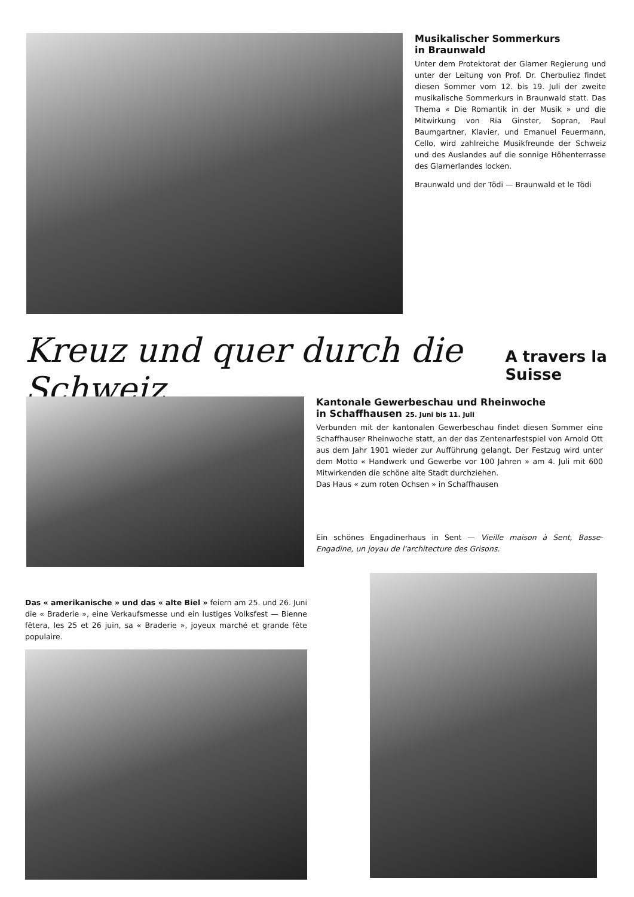Musikalischer Sommerkurs
in Braunwald
Unter dem Protektorat der Glarner Regierung und unter der Leitung von Prof. Dr. Cherbuliez findet diesen Sommer vom 12. bis 19. Juli der zweite musikalische Sommerkurs in Braunwald statt. Das Thema « Die Romantik in der Musik » und die Mitwirkung von Ria Ginster, Sopran, Paul Baumgartner, Klavier, und Emanuel Feuermann, Cello, wird zahlreiche Musikfreunde der Schweiz und des Auslandes auf die sonnige Höhenterrasse des Glarnerlandes locken.
Braunwald und der Tödi — Braunwald et le Tödi
Kreuz und quer durch die Schweiz A travers la Suisse
Kantonale Gewerbeschau und Rheinwoche
in Schaffhausen 25. Juni bis 11. Juli
Verbunden mit der kantonalen Gewerbeschau findet diesen Sommer eine Schaffhauser Rheinwoche statt, an der das Zentenarfestspiel von Arnold Ott aus dem Jahr 1901 wieder zur Aufführung gelangt. Der Festzug wird unter dem Motto « Handwerk und Gewerbe vor 100 Jahren » am 4. Juli mit 600 Mitwirkenden die schöne alte Stadt durchziehen.
Das Haus « zum roten Ochsen » in Schaffhausen
Ein schönes Engadinerhaus in Sent — Vieille maison à Sent, Basse-Engadine, un joyau de l'architecture des Grisons.
Das « amerikanische » und das « alte Biel » feiern am 25. und 26. Juni die « Braderie », eine Verkaufsmesse und ein lustiges Volksfest — Bienne fêtera, les 25 et 26 juin, sa « Braderie », joyeux marché et grande fête populaire.